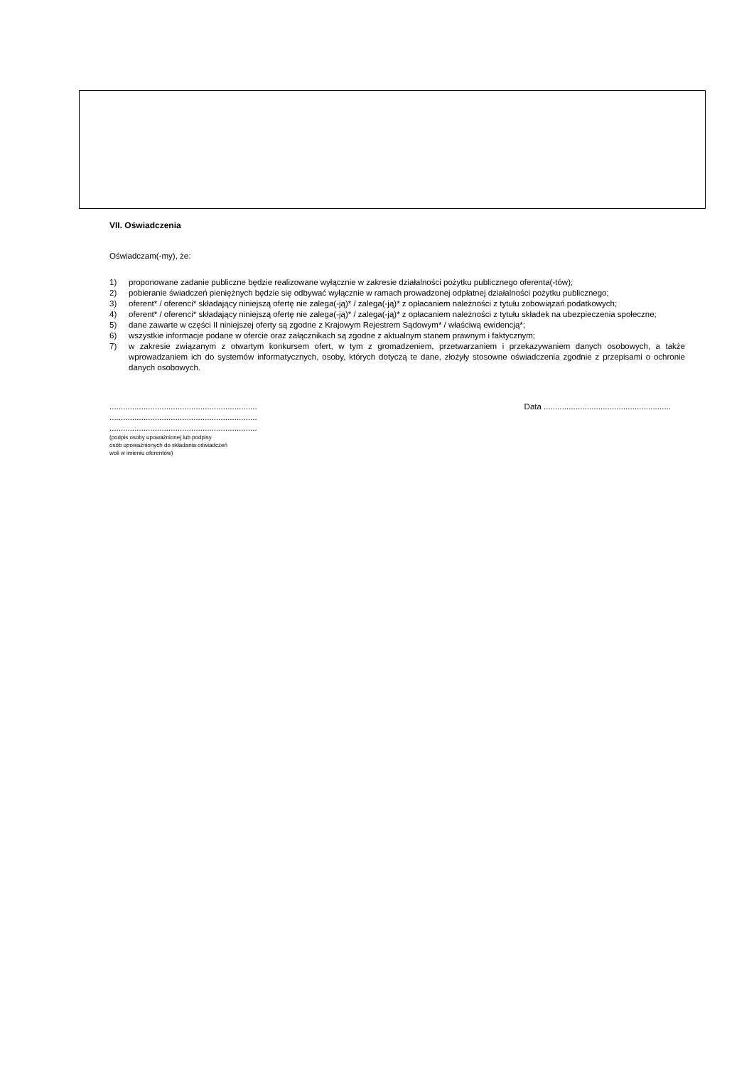VII. Oświadczenia
Oświadczam(-my), że:
1) proponowane zadanie publiczne będzie realizowane wyłącznie w zakresie działalności pożytku publicznego oferenta(-tów);
2) pobieranie świadczeń pieniężnych będzie się odbywać wyłącznie w ramach prowadzonej odpłatnej działalności pożytku publicznego;
3) oferent* / oferenci* składający niniejszą ofertę nie zalega(-ją)* / zalega(-ją)* z opłacaniem należności z tytułu zobowiązań podatkowych;
4) oferent* / oferenci* składający niniejszą ofertę nie zalega(-ją)* / zalega(-ją)* z opłacaniem należności z tytułu składek na ubezpieczenia społeczne;
5) dane zawarte w części II niniejszej oferty są zgodne z Krajowym Rejestrem Sądowym* / właściwą ewidencją*;
6) wszystkie informacje podane w ofercie oraz załącznikach są zgodne z aktualnym stanem prawnym i faktycznym;
7) w zakresie związanym z otwartym konkursem ofert, w tym z gromadzeniem, przetwarzaniem i przekazywaniem danych osobowych, a także wprowadzaniem ich do systemów informatycznych, osoby, których dotyczą te dane, złożyły stosowne oświadczenia zgodnie z przepisami o ochronie danych osobowych.
.................................................................
.................................................................
.................................................................
(podpis osoby upoważnionej lub podpisy
osób upoważnionych do składania oświadczeń
woli w imieniu oferentów)
Data ........................................................